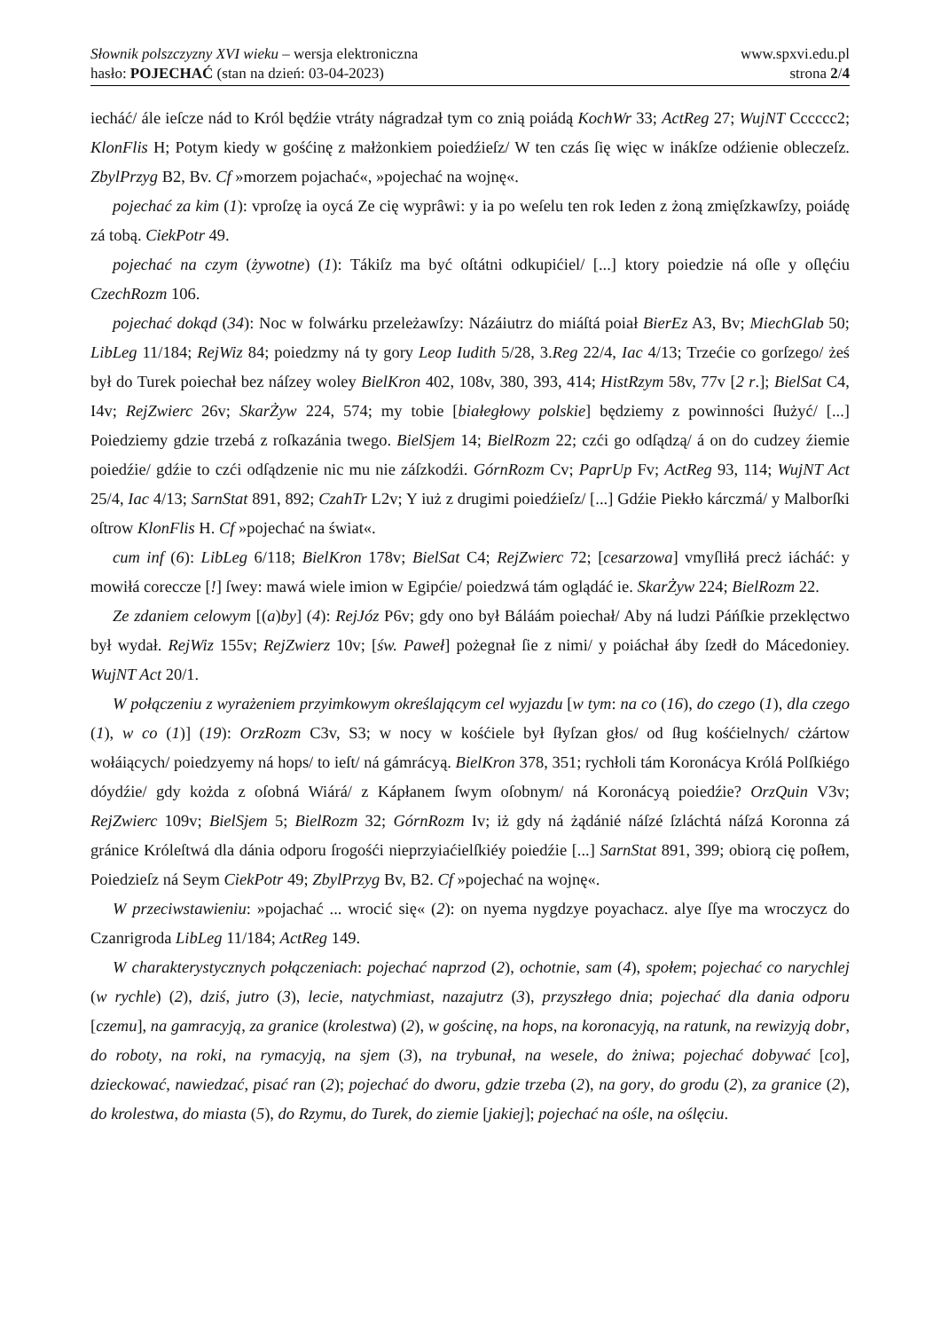Słownik polszczyzny XVI wieku – wersja elektroniczna
hasło: POJECHAĆ (stan na dzień: 03-04-2023)
www.spxvi.edu.pl
strona 2/4
iecháć/ ále ieſcze nád to Król będźie vtráty nágradzał tym co znią poiádą KochWr 33; ActReg 27; WujNT Cccccc2; KlonFlis H; Potym kiedy w gośćinę z małżonkiem poiedźieſz/ W ten czás ſię więc w inákſze odźienie obleczeſz. ZbylPrzyg B2, Bv. Cf »morzem pojachać«, »pojechać na wojnę«.
pojechać za kim (1): vproſzę ia oycá Ze cię wyprâwi: y ia po weſelu ten rok Ieden z żoną zmięſzkawſzy, poiádę zá tobą. CiekPotr 49.
pojechać na czym (żywotne) (1): Tákiſz ma być oſtátni odkupićiel/ [...] ktory poiedzie ná oſle y oſlęćiu CzechRozm 106.
pojechać dokąd (34): Noc w folwárku przeleżawſzy: Názáiutrz do miáſtá poiał BierEz A3, Bv; MiechGlab 50; LibLeg 11/184; RejWiz 84; poiedzmy ná ty gory Leop Iudith 5/28, 3.Reg 22/4, Iac 4/13; Trzećie co gorſzego/ żeś był do Turek poiechał bez náſzey woley BielKron 402, 108v, 380, 393, 414; HistRzym 58v, 77v [2 r.]; BielSat C4, I4v; RejZwierc 26v; SkarŻyw 224, 574; my tobie [białegłowy polskie] będziemy z powinności ſłużyć/ [...] Poiedziemy gdzie trzebá z roſkazánia twego. BielSjem 14; BielRozm 22; czći go odſądzą/ á on do cudzey źiemie poiedźie/ gdźie to czći odſądzenie nic mu nie záſzkodźi. GórnRozm Cv; PaprUp Fv; ActReg 93, 114; WujNT Act 25/4, Iac 4/13; SarnStat 891, 892; CzahTr L2v; Y iuż z drugimi poiedźieſz/ [...] Gdźie Piekło kárczmá/ y Malborſki oſtrow KlonFlis H. Cf »pojechać na świat«.
cum inf (6): LibLeg 6/118; BielKron 178v; BielSat C4; RejZwierc 72; [cesarzowa] vmyſliłá precż iácháć: y mowiłá coreccze [!] ſwey: mawá wiele imion w Egipćie/ poiedzwá tám oglądáć ie. SkarŻyw 224; BielRozm 22.
Ze zdaniem celowym [(a)by] (4): RejJóz P6v; gdy ono był Báláám poiechał/ Aby ná ludzi Páńſkie przeklęctwo był wydał. RejWiz 155v; RejZwierz 10v; [św. Paweł] pożegnał ſie z nimi/ y poiáchał áby ſzedł do Mácedoniey. WujNT Act 20/1.
W połączeniu z wyrażeniem przyimkowym określającym cel wyjazdu [w tym: na co (16), do czego (1), dla czego (1), w co (1)] (19): OrzRozm C3v, S3; w nocy w kośćiele był ſłyſzan głos/ od ſług kośćielnych/ cżártow wołáiących/ poiedzyemy ná hops/ to ieſt/ ná gámrácyą. BielKron 378, 351; rychłoli tám Koronácya Królá Polſkiégo dóydźie/ gdy kożda z oſobná Wiárá/ z Kápłanem ſwym oſobnym/ ná Koronácyą poiedźie? OrzQuin V3v; RejZwierc 109v; BielSjem 5; BielRozm 32; GórnRozm Iv; iż gdy ná żądánié náſzé ſzláchtá náſzá Koronna zá gránice Króleſtwá dla dánia odporu ſrogośći nieprzyiaćielſkiéy poiedźie [...] SarnStat 891, 399; obiorą cię poſłem, Poiedzieſz ná Seym CiekPotr 49; ZbylPrzyg Bv, B2. Cf »pojechać na wojnę«.
W przeciwstawieniu: »pojachać ... wrocić się« (2): on nyema nygdzye poyachacz. alye ſſye ma wroczycz do Czanrigroda LibLeg 11/184; ActReg 149.
W charakterystycznych połączeniach: pojechać naprzod (2), ochotnie, sam (4), społem; pojechać co narychlej (w rychle) (2), dziś, jutro (3), lecie, natychmiast, nazajutrz (3), przyszłego dnia; pojechać dla dania odporu [czemu], na gamracyją, za granice (krolestwa) (2), w gościnę, na hops, na koronacyją, na ratunk, na rewizyją dobr, do roboty, na roki, na rymacyją, na sjem (3), na trybunał, na wesele, do żniwa; pojechać dobywać [co], dzieckować, nawiedzać, pisać ran (2); pojechać do dworu, gdzie trzeba (2), na gory, do grodu (2), za granice (2), do krolestwa, do miasta (5), do Rzymu, do Turek, do ziemie [jakiej]; pojechać na ośle, na oślęciu.